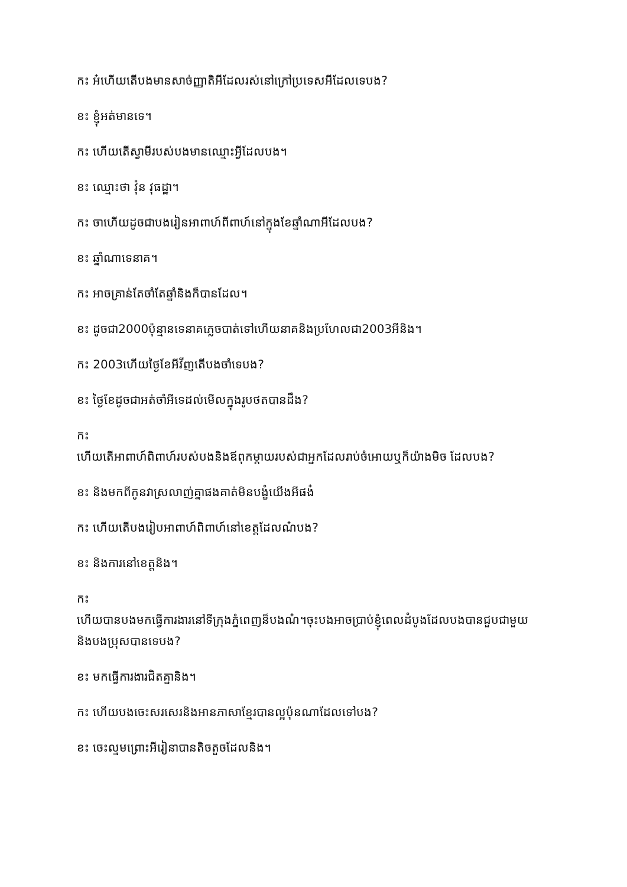កះ អ៎ហើយតើបងមានសាច់ញ្ញាតិអីដែលរស់នៅក្រៅប្រទេសអីដែលទេបង?
ខះ ខ្ញុំអត់មានទេ។
កះ ហើយតើស្វាមីរបស់បងមានឈ្មោះអ្វីដែលបង។
ខះ ឈ្មោះថា វ៉ុន វុធដ្ឋា។
កះ ចាហើយដូចជាបងរៀនអាពាហ៍ពីពាហ៍នៅក្នុងខែឆ្នាំណាអីដែលបង?
ខះ ឆ្នាំណាទេនាគ។
កះ អាចគ្រាន់តែចាំតែឆ្នាំនិងក៏បានដែល។
ខះ ដូចជា2000ប៉ុន្មានទេនាគភ្លេចបាត់ទៅហើយនាគនិងប្រហែលជា2003អីនិង។
កះ 2003ហើយថ្ងៃខែអីវីញតើបងចាំទេបង?
ខះ ថ្ងៃខែដូចជាអត់ចាំអីទេដល់មើលក្នុងរូបថតបានដឹង?
កះ
ហើយតើអាពាហ៍ពិពាហ៍របស់បងនិងឪពុកម្ដាយរបស់ជាអ្នកដែលរាប់ចំអោយឬក៏យ៉ាងមិច ដែលបង?
ខះ និងមកពីកូនវាស្រលាញ់គ្នាផងគាត់មិនបង្ខំយើងអីផង៎
កះ ហើយតើបងរៀបអាពាហ៍ពិពាហ៍នៅខេត្តដែលណ៎បង?
ខះ និងការនៅខេត្តនិង។
កះ
ហើយបានបងមកធ្វើការងារនៅទីក្រុងភ្នំពេញន៏បងណ៎។ចុះបងអាចប្រាប់ខ្ញុំពេលដំបូងដែលបងបានជួបជាមួយនិងបងប្រុសបានទេបង?
ខះ មកធ្វើការងារជិតគ្នានិង។
កះ ហើយបងចេះសរសេរនិងអានភាសាខ្មែរបានល្អប៉ុនណាដែលទៅបង?
ខះ ចេះល្មមព្រោះអីរៀនាបានតិចតួចដែលនិង។